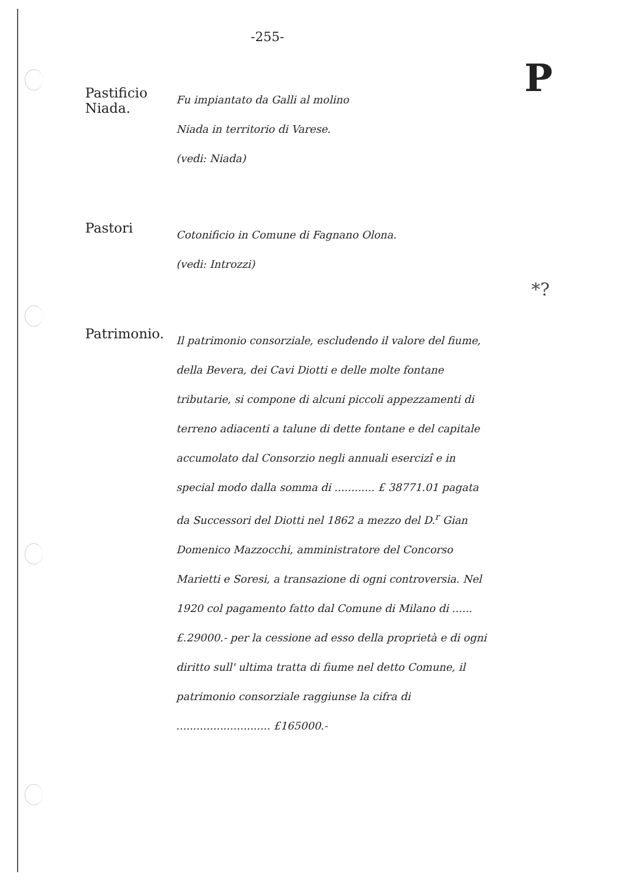P
*?
-255-
Pastificio Niada.
Fu impiantato da Galli al molino
Niada in territorio di Varese.
(vedi: Niada)
Pastori
Cotonificio in Comune di Fagnano Olona.
(vedi: Introzzi)
Patrimonio.
Il patrimonio consorziale, escludendo il valore del fiume, della Bevera, dei Cavi Diotti e delle molte fontane tributarie, si compone di alcuni piccoli appezzamenti di terreno adiacenti a talune di dette fontane e del capitale accumolato dal Consorzio negli annuali esercizî e in special modo dalla somma di ............ £ 38771.01 pagata da Successori del Diotti nel 1862 a mezzo del D.<sup>r</sup> Gian Domenico Mazzocchi, amministratore del Concorso Marietti e Soresi, a transazione di ogni controversia. Nel 1920 col pagamento fatto dal Comune di Milano di ...... £.29000.- per la cessione ad esso della proprietà e di ogni diritto sull' ultima tratta di fiume nel detto Comune, il patrimonio consorziale raggiunse la cifra di ............................ £165000.-